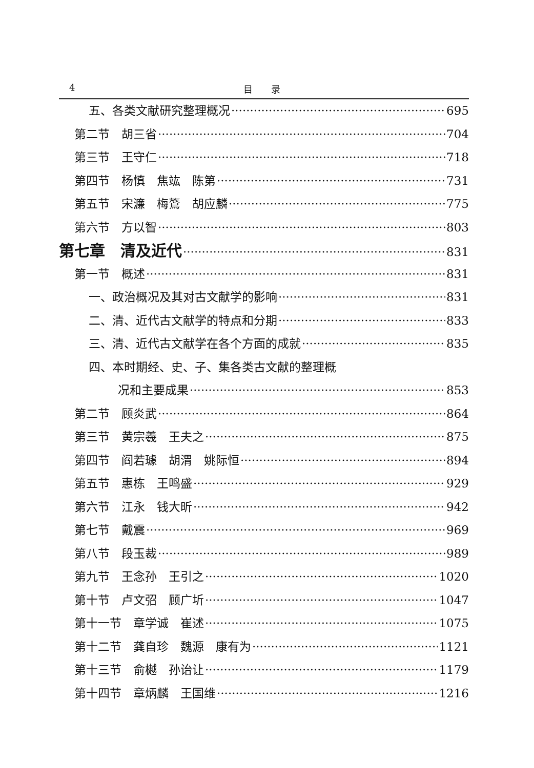4 目　　录
五、各类文献研究整理概况 695
第二节　胡三省 704
第三节　王守仁 718
第四节　杨慎　焦竑　陈第 731
第五节　宋濂　梅鷟　胡应麟 775
第六节　方以智 803
第七章　清及近代 831
第一节　概述 831
一、政治概况及其对古文献学的影响 831
二、清、近代古文献学的特点和分期 833
三、清、近代古文献学在各个方面的成就 835
四、本时期经、史、子、集各类古文献的整理概
况和主要成果 853
第二节　顾炎武 864
第三节　黄宗羲　王夫之 875
第四节　阎若璩　胡渭　姚际恒 894
第五节　惠栋　王鸣盛 929
第六节　江永　钱大昕 942
第七节　戴震 969
第八节　段玉裁 989
第九节　王念孙　王引之 1020
第十节　卢文弨　顾广圻 1047
第十一节　章学诚　崔述 1075
第十二节　龚自珍　魏源　康有为 1121
第十三节　俞樾　孙诒让 1179
第十四节　章炳麟　王国维 1216